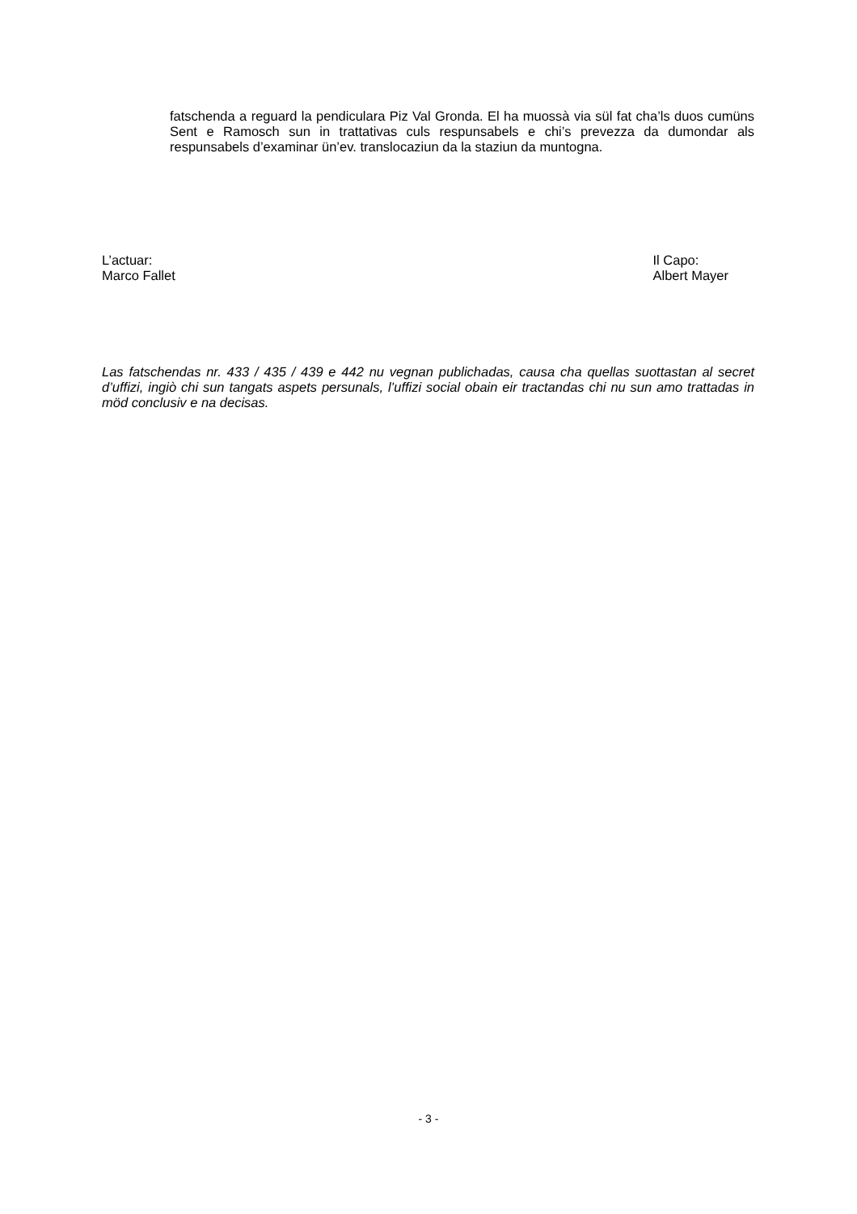fatschenda a reguard la pendiculara Piz Val Gronda. El ha muossà via sül fat cha’ls duos cumüns Sent e Ramosch sun in trattativas culs respunsabels e chi’s prevezza da dumondar als respunsabels d’examinar ün’ev. translocaziun da la staziun da muntogna.
L’actuar:
Marco Fallet
Il Capo:
Albert Mayer
Las fatschendas nr. 433 / 435 / 439 e 442 nu vegnan publichadas, causa cha quellas suottastan al secret d’uffizi, ingiò chi sun tangats aspets persunals, l’uffizi social obain eir tractandas chi nu sun amo trattadas in möd conclusiv e na decisas.
- 3 -